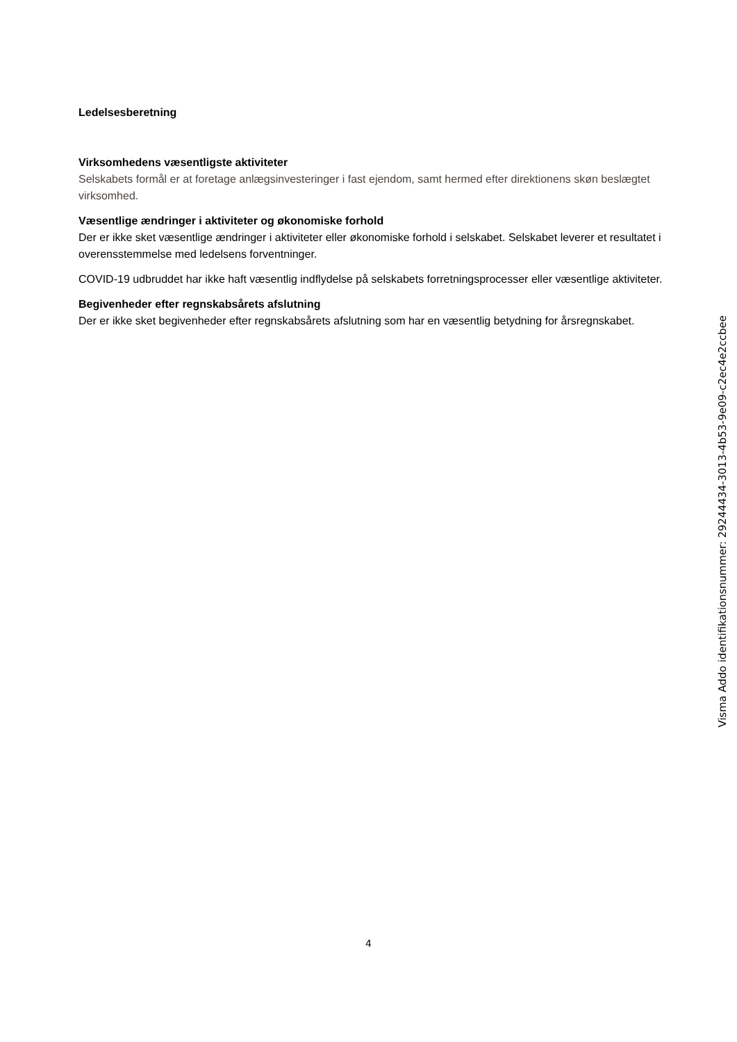Ledelsesberetning
Virksomhedens væsentligste aktiviteter
Selskabets formål er at foretage anlægsinvesteringer i fast ejendom, samt hermed efter direktionens skøn beslægtet virksomhed.
Væsentlige ændringer i aktiviteter og økonomiske forhold
Der er ikke sket væsentlige ændringer i aktiviteter eller økonomiske forhold i selskabet. Selskabet leverer et resultatet i overensstemmelse med ledelsens forventninger.
COVID-19 udbruddet har ikke haft væsentlig indflydelse på selskabets forretningsprocesser eller væsentlige aktiviteter.
Begivenheder efter regnskabsårets afslutning
Der er ikke sket begivenheder efter regnskabsårets afslutning som har en væsentlig betydning for årsregnskabet.
Visma Addo identifikationsnummer: 29244434-3013-4b53-9e09-c2ec4e2ccbee
4